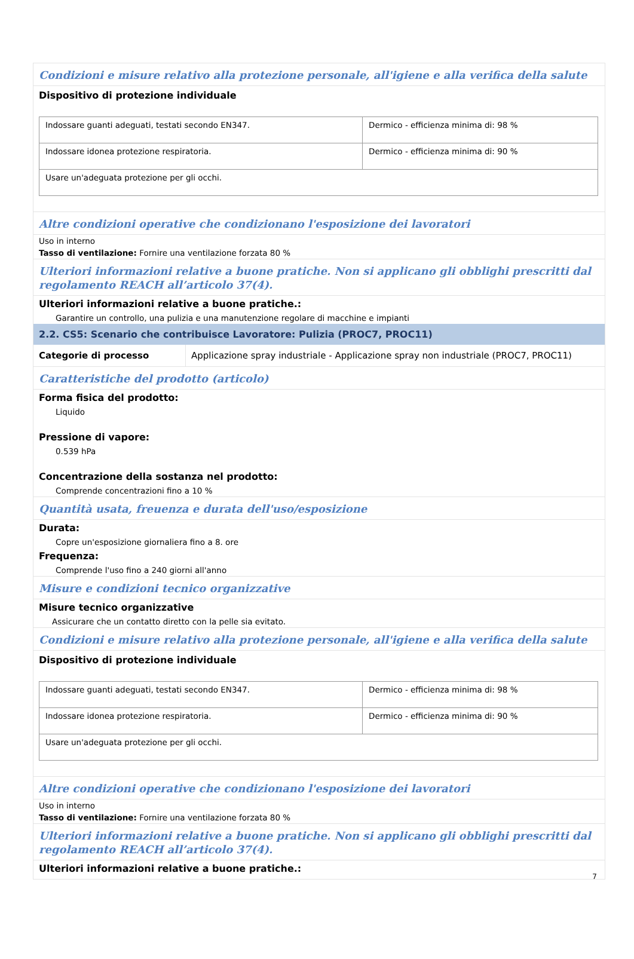Condizioni e misure relativo alla protezione personale, all'igiene e alla verifica della salute
Dispositivo di protezione individuale
| Indossare guanti adeguati, testati secondo EN347. | Dermico - efficienza minima di: 98 % |
| Indossare idonea protezione respiratoria. | Dermico - efficienza minima di: 90 % |
| Usare un'adeguata protezione per gli occhi. | |
Altre condizioni operative che condizionano l'esposizione dei lavoratori
Uso in interno
Tasso di ventilazione: Fornire una ventilazione forzata 80 %
Ulteriori informazioni relative a buone pratiche. Non si applicano gli obblighi prescritti dal regolamento REACH all’articolo 37(4).
Ulteriori informazioni relative a buone pratiche.:
Garantire un controllo, una pulizia e una manutenzione regolare di macchine e impianti
2.2. CS5: Scenario che contribuisce Lavoratore: Pulizia (PROC7, PROC11)
| Categorie di processo | Applicazione spray industriale - Applicazione spray non industriale (PROC7, PROC11) |
Caratteristiche del prodotto (articolo)
Forma fisica del prodotto:
Liquido
Pressione di vapore:
0.539 hPa
Concentrazione della sostanza nel prodotto:
Comprende concentrazioni fino a 10 %
Quantità usata, freuenza e durata dell'uso/esposizione
Durata:
Copre un'esposizione giornaliera fino a 8. ore
Frequenza:
Comprende l'uso fino a 240 giorni all'anno
Misure e condizioni tecnico organizzative
Misure tecnico organizzative
Assicurare che un contatto diretto con la pelle sia evitato.
Condizioni e misure relativo alla protezione personale, all'igiene e alla verifica della salute
Dispositivo di protezione individuale
| Indossare guanti adeguati, testati secondo EN347. | Dermico - efficienza minima di: 98 % |
| Indossare idonea protezione respiratoria. | Dermico - efficienza minima di: 90 % |
| Usare un'adeguata protezione per gli occhi. | |
Altre condizioni operative che condizionano l'esposizione dei lavoratori
Uso in interno
Tasso di ventilazione: Fornire una ventilazione forzata 80 %
Ulteriori informazioni relative a buone pratiche. Non si applicano gli obblighi prescritti dal regolamento REACH all’articolo 37(4).
Ulteriori informazioni relative a buone pratiche.:
7